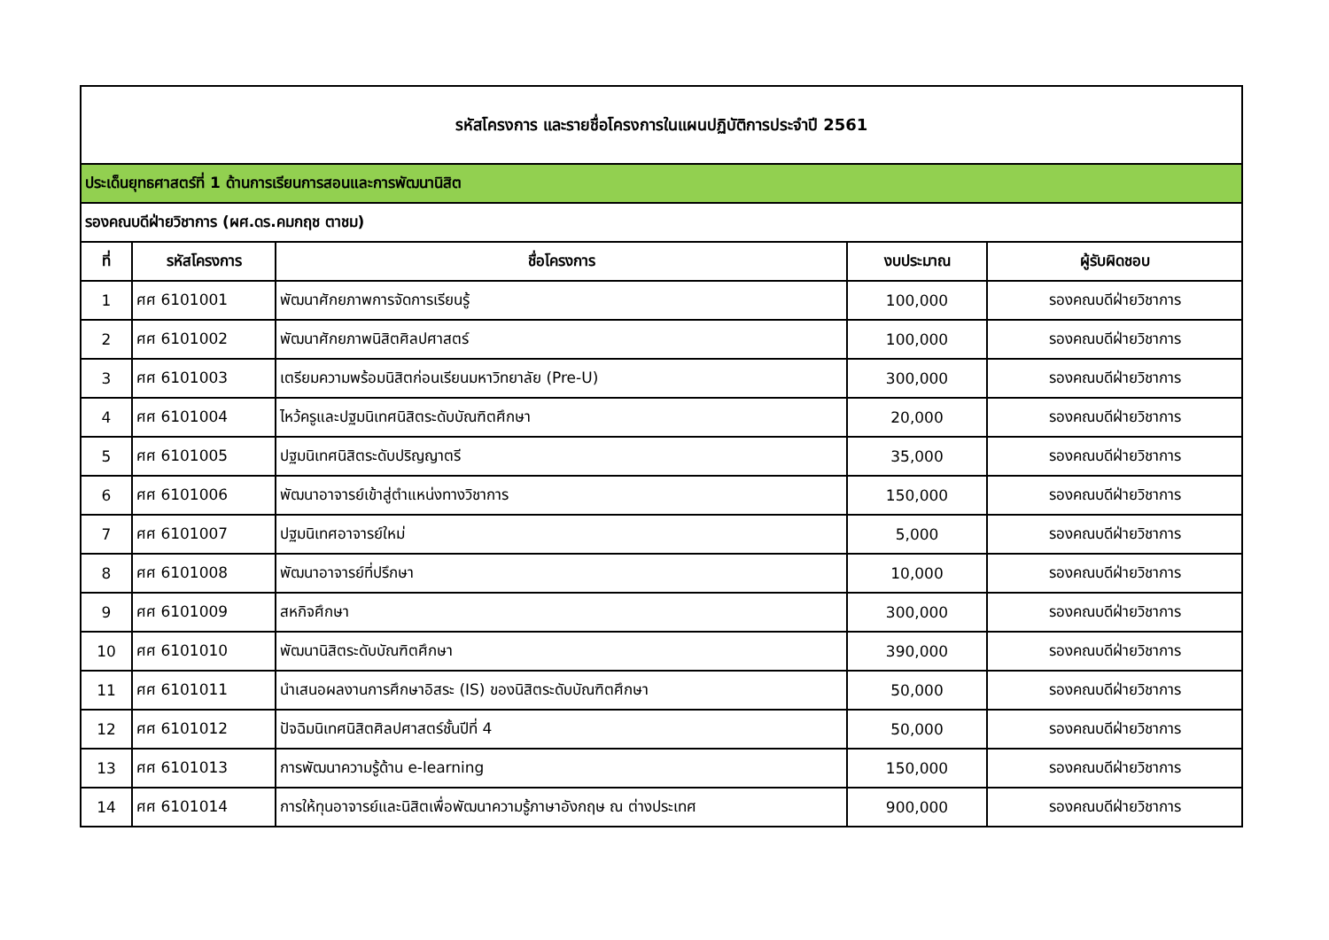| รหัสโครงการ และรายชื่อโครงการในแผนปฏิบัติการประจำปี 2561 | | | | |
| ประเด็นยุทธศาสตร์ที่ 1 ด้านการเรียนการสอนและการพัฒนานิสิต | | | | |
| รองคณบดีฝ่ายวิชาการ (ผศ.ดร.คมกฤช ตาชม) | | | | |
| ที่ | รหัสโครงการ | ชื่อโครงการ | งบประมาณ | ผู้รับผิดชอบ |
| 1 | ศศ 6101001 | พัฒนาศักยภาพการจัดการเรียนรู้ | 100,000 | รองคณบดีฝ่ายวิชาการ |
| 2 | ศศ 6101002 | พัฒนาศักยภาพนิสิตศิลปศาสตร์ | 100,000 | รองคณบดีฝ่ายวิชาการ |
| 3 | ศศ 6101003 | เตรียมความพร้อมนิสิตก่อนเรียนมหาวิทยาลัย (Pre-U) | 300,000 | รองคณบดีฝ่ายวิชาการ |
| 4 | ศศ 6101004 | ไหว้ครูและปฐมนิเทศนิสิตระดับบัณฑิตศึกษา | 20,000 | รองคณบดีฝ่ายวิชาการ |
| 5 | ศศ 6101005 | ปฐมนิเทศนิสิตระดับปริญญาตรี | 35,000 | รองคณบดีฝ่ายวิชาการ |
| 6 | ศศ 6101006 | พัฒนาอาจารย์เข้าสู่ตำแหน่งทางวิชาการ | 150,000 | รองคณบดีฝ่ายวิชาการ |
| 7 | ศศ 6101007 | ปฐมนิเทศอาจารย์ใหม่ | 5,000 | รองคณบดีฝ่ายวิชาการ |
| 8 | ศศ 6101008 | พัฒนาอาจารย์ที่ปรึกษา | 10,000 | รองคณบดีฝ่ายวิชาการ |
| 9 | ศศ 6101009 | สหกิจศึกษา | 300,000 | รองคณบดีฝ่ายวิชาการ |
| 10 | ศศ 6101010 | พัฒนานิสิตระดับบัณฑิตศึกษา | 390,000 | รองคณบดีฝ่ายวิชาการ |
| 11 | ศศ 6101011 | นำเสนอผลงานการศึกษาอิสระ (IS) ของนิสิตระดับบัณฑิตศึกษา | 50,000 | รองคณบดีฝ่ายวิชาการ |
| 12 | ศศ 6101012 | ปัจฉิมนิเทศนิสิตศิลปศาสตร์ชั้นปีที่ 4 | 50,000 | รองคณบดีฝ่ายวิชาการ |
| 13 | ศศ 6101013 | การพัฒนาความรู้ด้าน e-learning | 150,000 | รองคณบดีฝ่ายวิชาการ |
| 14 | ศศ 6101014 | การให้ทุนอาจารย์และนิสิตเพื่อพัฒนาความรู้ภาษาอังกฤษ ณ ต่างประเทศ | 900,000 | รองคณบดีฝ่ายวิชาการ |